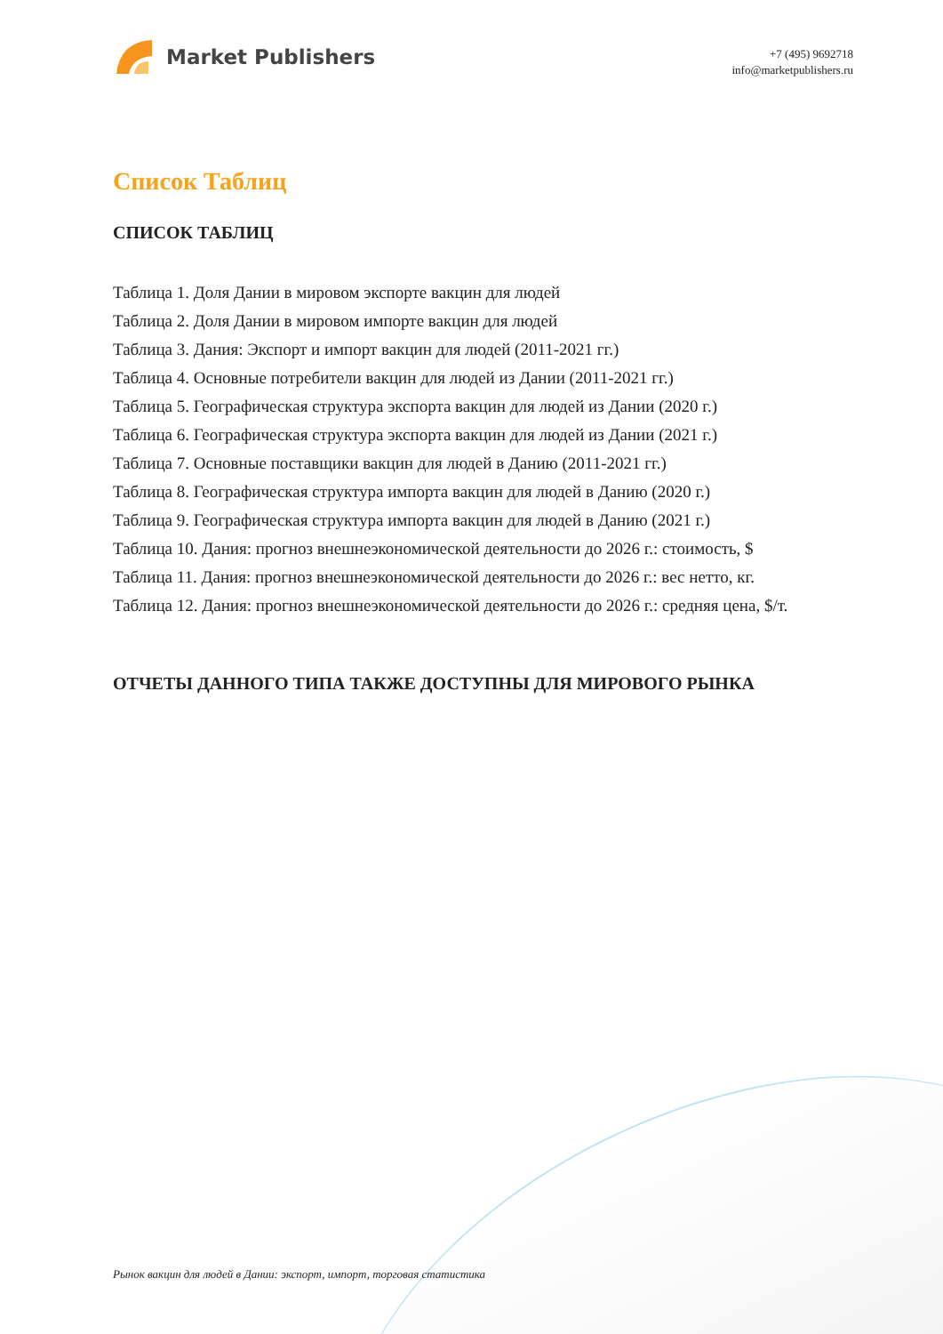Market Publishers
+7 (495) 9692718
info@marketpublishers.ru
Список Таблиц
СПИСОК ТАБЛИЦ
Таблица 1. Доля Дании в мировом экспорте вакцин для людей
Таблица 2. Доля Дании в мировом импорте вакцин для людей
Таблица 3. Дания: Экспорт и импорт вакцин для людей (2011-2021 гг.)
Таблица 4. Основные потребители вакцин для людей из Дании (2011-2021 гг.)
Таблица 5. Географическая структура экспорта вакцин для людей из Дании (2020 г.)
Таблица 6. Географическая структура экспорта вакцин для людей из Дании (2021 г.)
Таблица 7. Основные поставщики вакцин для людей в Данию (2011-2021 гг.)
Таблица 8. Географическая структура импорта вакцин для людей в Данию (2020 г.)
Таблица 9. Географическая структура импорта вакцин для людей в Данию (2021 г.)
Таблица 10. Дания: прогноз внешнеэкономической деятельности до 2026 г.: стоимость, $
Таблица 11. Дания: прогноз внешнеэкономической деятельности до 2026 г.: вес нетто, кг.
Таблица 12. Дания: прогноз внешнеэкономической деятельности до 2026 г.: средняя цена, $/т.
ОТЧЕТЫ ДАННОГО ТИПА ТАКЖЕ ДОСТУПНЫ ДЛЯ МИРОВОГО РЫНКА
Рынок вакцин для людей в Дании: экспорт, импорт, торговая статистика